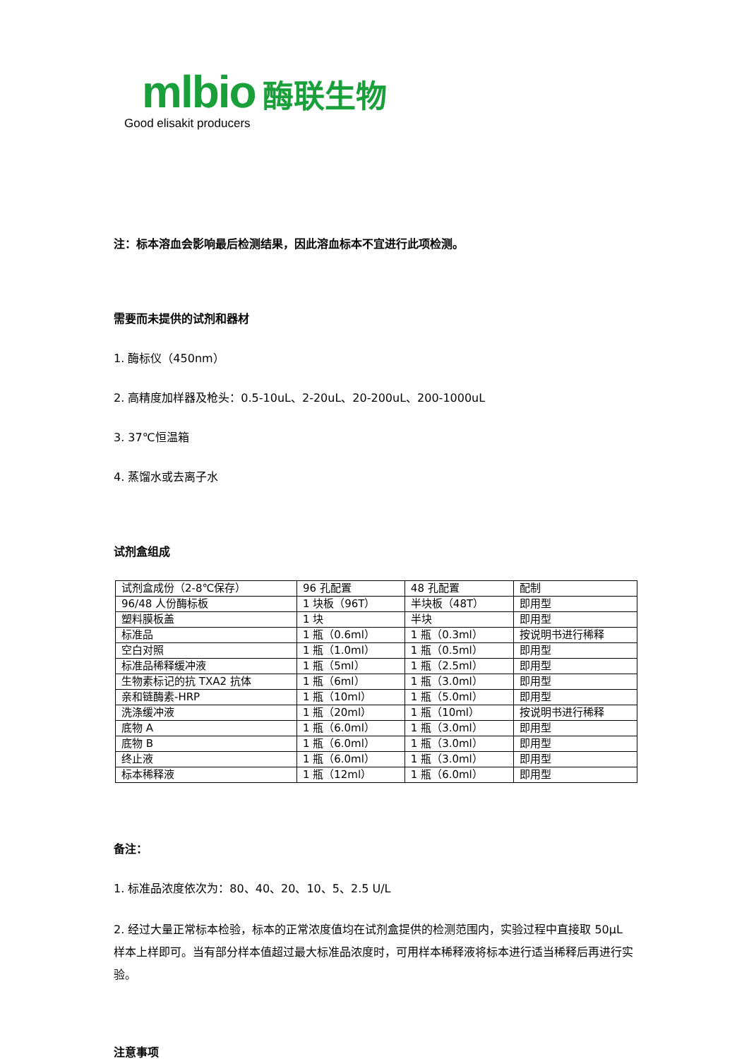mlbio 酶联生物
Good elisakit producers
注：标本溶血会影响最后检测结果，因此溶血标本不宜进行此项检测。
需要而未提供的试剂和器材
1. 酶标仪（450nm）
2. 高精度加样器及枪头：0.5-10uL、2-20uL、20-200uL、200-1000uL
3. 37℃恒温箱
4. 蒸馏水或去离子水
试剂盒组成
| 试剂盒成份（2-8℃保存） | 96 孔配置 | 48 孔配置 | 配制 |
| 96/48 人份酶标板 | 1 块板（96T） | 半块板（48T） | 即用型 |
| 塑料膜板盖 | 1 块 | 半块 | 即用型 |
| 标准品 | 1 瓶（0.6ml） | 1 瓶（0.3ml） | 按说明书进行稀释 |
| 空白对照 | 1 瓶（1.0ml） | 1 瓶（0.5ml） | 即用型 |
| 标准品稀释缓冲液 | 1 瓶（5ml） | 1 瓶（2.5ml） | 即用型 |
| 生物素标记的抗 TXA2 抗体 | 1 瓶（6ml） | 1 瓶（3.0ml） | 即用型 |
| 亲和链酶素-HRP | 1 瓶（10ml） | 1 瓶（5.0ml） | 即用型 |
| 洗涤缓冲液 | 1 瓶（20ml） | 1 瓶（10ml） | 按说明书进行稀释 |
| 底物 A | 1 瓶（6.0ml） | 1 瓶（3.0ml） | 即用型 |
| 底物 B | 1 瓶（6.0ml） | 1 瓶（3.0ml） | 即用型 |
| 终止液 | 1 瓶（6.0ml） | 1 瓶（3.0ml） | 即用型 |
| 标本稀释液 | 1 瓶（12ml） | 1 瓶（6.0ml） | 即用型 |
备注：
1. 标准品浓度依次为：80、40、20、10、5、2.5 U/L
2. 经过大量正常标本检验，标本的正常浓度值均在试剂盒提供的检测范围内，实验过程中直接取 50μL 样本上样即可。当有部分样本值超过最大标准品浓度时，可用样本稀释液将标本进行适当稀释后再进行实验。
注意事项